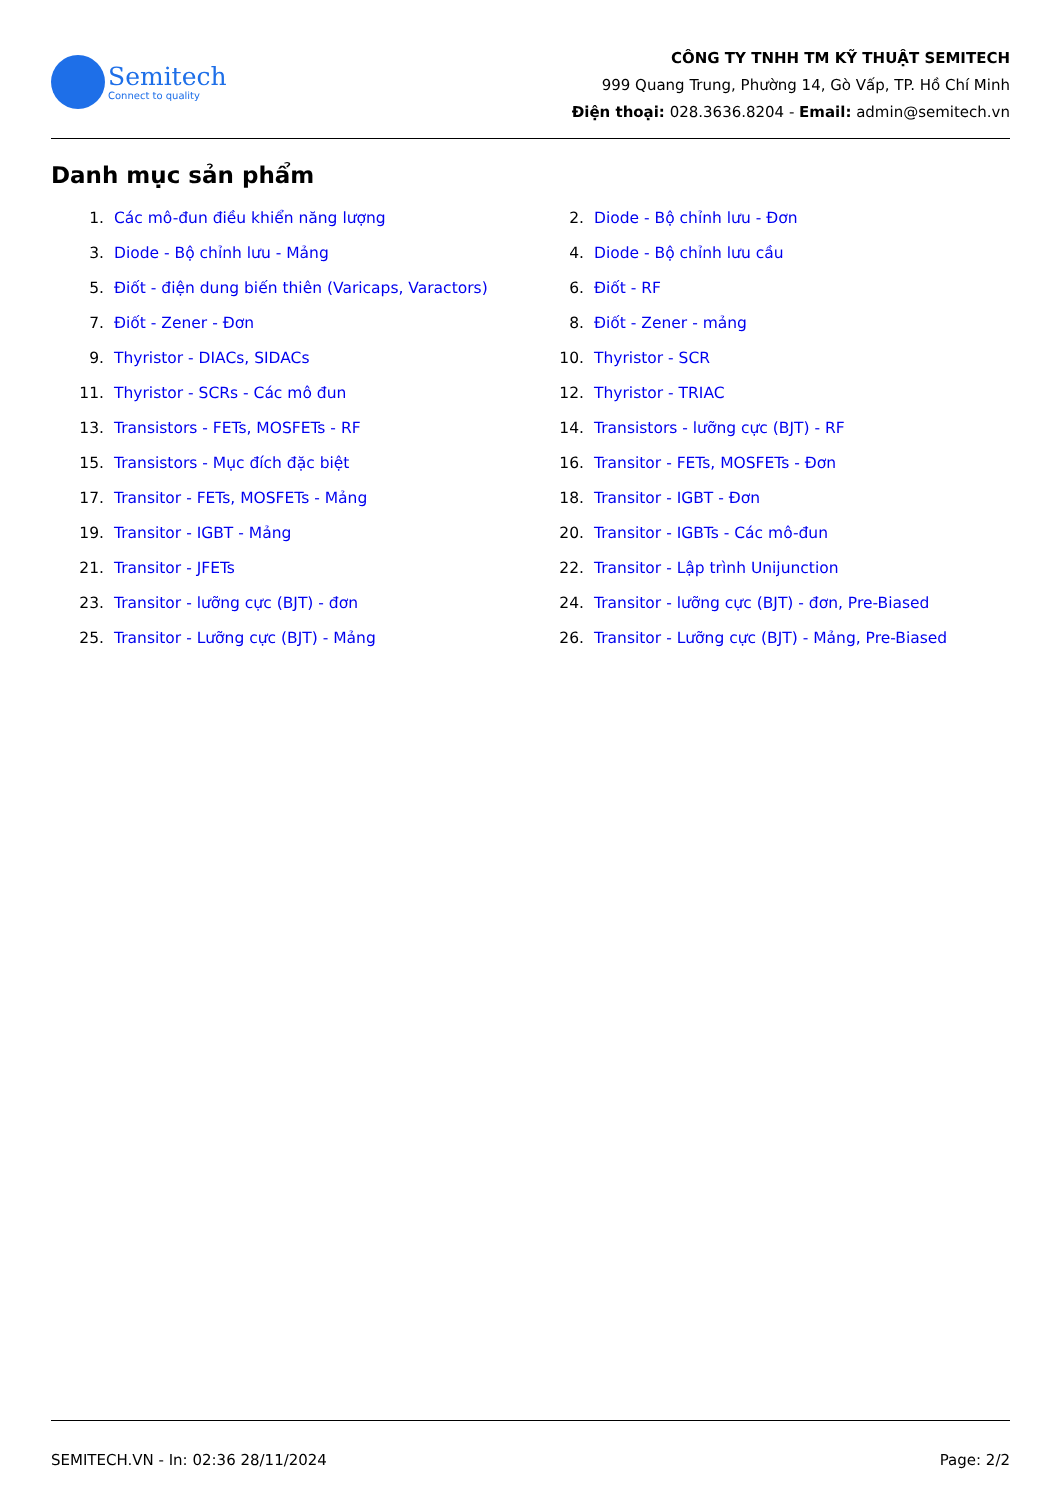Semitech
Connect to quality
CÔNG TY TNHH TM KỸ THUẬT SEMITECH
999 Quang Trung, Phường 14, Gò Vấp, TP. Hồ Chí Minh
Điện thoại: 028.3636.8204 - Email: admin@semitech.vn
Danh mục sản phẩm
1. Các mô-đun điều khiển năng lượng
2. Diode - Bộ chỉnh lưu - Đơn
3. Diode - Bộ chỉnh lưu - Mảng
4. Diode - Bộ chỉnh lưu cầu
5. Điốt - điện dung biến thiên (Varicaps, Varactors)
6. Điốt - RF
7. Điốt - Zener - Đơn
8. Điốt - Zener - mảng
9. Thyristor - DIACs, SIDACs
10. Thyristor - SCR
11. Thyristor - SCRs - Các mô đun
12. Thyristor - TRIAC
13. Transistors - FETs, MOSFETs - RF
14. Transistors - lưỡng cực (BJT) - RF
15. Transistors - Mục đích đặc biệt
16. Transitor - FETs, MOSFETs - Đơn
17. Transitor - FETs, MOSFETs - Mảng
18. Transitor - IGBT - Đơn
19. Transitor - IGBT - Mảng
20. Transitor - IGBTs - Các mô-đun
21. Transitor - JFETs
22. Transitor - Lập trình Unijunction
23. Transitor - lưỡng cực (BJT) - đơn
24. Transitor - lưỡng cực (BJT) - đơn, Pre-Biased
25. Transitor - Lưỡng cực (BJT) - Mảng
26. Transitor - Lưỡng cực (BJT) - Mảng, Pre-Biased
SEMITECH.VN - In: 02:36 28/11/2024 Page: 2/2